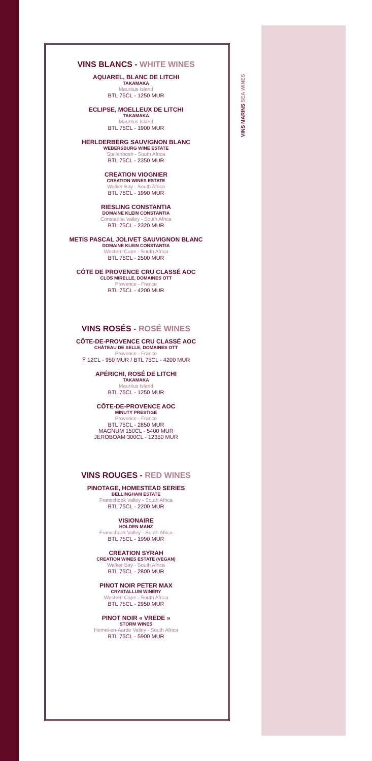VINS MARINS SEA WINES
VINS BLANCS - WHITE WINES
AQUAREL, BLANC DE LITCHI
TAKAMAKA
Mauritus Island
BTL 75CL - 1250 MUR
ECLIPSE, MOELLEUX DE LITCHI
TAKAMAKA
Mauritus Island
BTL 75CL - 1900 MUR
HERLDERBERG SAUVIGNON BLANC
WEBERSBURG WINE ESTATE
Stellenbosh - South Africa
BTL 75CL - 2350 MUR
CREATION VIOGNIER
CREATION WINES ESTATE
Walker Bay - South Africa
BTL 75CL - 1990 MUR
RIESLING CONSTANTIA
DOMAINE KLEIN CONSTANTIA
Constantia Valley - South Africa
BTL 75CL - 2320 MUR
METIS PASCAL JOLIVET SAUVIGNON BLANC
DOMAINE KLEIN CONSTANTIA
Western Cape - South Africa
BTL 75CL - 2500 MUR
CÔTE DE PROVENCE CRU CLASSÉ AOC
CLOS MIRELLE, DOMAINES OTT
Provence - France
BTL 75CL - 4200 MUR
VINS ROSÉS - ROSÉ WINES
CÔTE-DE-PROVENCE CRU CLASSÉ AOC
CHÂTEAU DE SELLE, DOMAINES OTT
Provence - France
Ῡ 12CL - 950 MUR / BTL 75CL - 4200 MUR
APÉRICHI, ROSÉ DE LITCHI
TAKAMAKA
Mauritus Island
BTL 75CL - 1250 MUR
CÔTE-DE-PROVENCE AOC
MINUTY PRESTIGE
Provence - France
BTL 75CL - 2850 MUR
MAGNUM 150CL - 5400 MUR
JEROBOAM 300CL - 12350 MUR
VINS ROUGES - RED WINES
PINOTAGE, HOMESTEAD SERIES
BELLINGHAM ESTATE
Franschoek Valley - South Africa
BTL 75CL - 2200 MUR
VISIONAIRE
HOLDEN MANZ
Franschoek Valley - South Africa
BTL 75CL - 1990 MUR
CREATION SYRAH
CREATION WINES ESTATE (VEGAN)
Walker Bay - South Africa
BTL 75CL - 2800 MUR
PINOT NOIR PETER MAX
CRYSTALLUM WINERY
Western Cape - South Africa
BTL 75CL - 2950 MUR
PINOT NOIR « VREDE »
STORM WINES
Hemel-en-Aarde Valley - South Africa
BTL 75CL - 5900 MUR